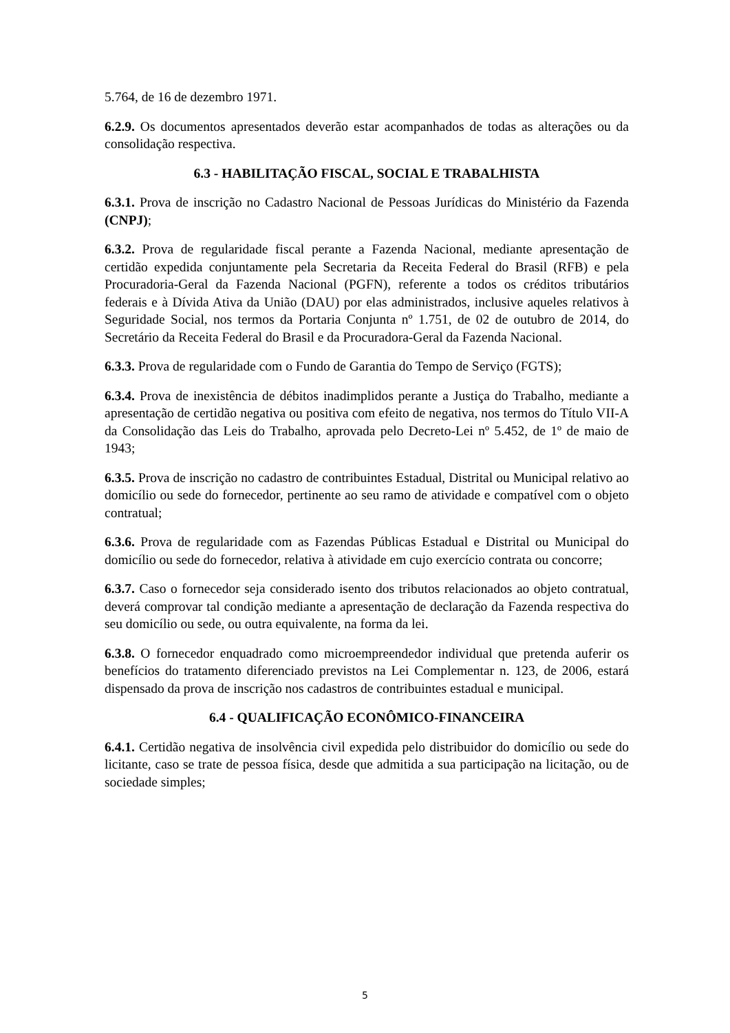5.764, de 16 de dezembro 1971.
6.2.9. Os documentos apresentados deverão estar acompanhados de todas as alterações ou da consolidação respectiva.
6.3 - HABILITAÇÃO FISCAL, SOCIAL E TRABALHISTA
6.3.1. Prova de inscrição no Cadastro Nacional de Pessoas Jurídicas do Ministério da Fazenda (CNPJ);
6.3.2. Prova de regularidade fiscal perante a Fazenda Nacional, mediante apresentação de certidão expedida conjuntamente pela Secretaria da Receita Federal do Brasil (RFB) e pela Procuradoria-Geral da Fazenda Nacional (PGFN), referente a todos os créditos tributários federais e à Dívida Ativa da União (DAU) por elas administrados, inclusive aqueles relativos à Seguridade Social, nos termos da Portaria Conjunta nº 1.751, de 02 de outubro de 2014, do Secretário da Receita Federal do Brasil e da Procuradora-Geral da Fazenda Nacional.
6.3.3. Prova de regularidade com o Fundo de Garantia do Tempo de Serviço (FGTS);
6.3.4. Prova de inexistência de débitos inadimplidos perante a Justiça do Trabalho, mediante a apresentação de certidão negativa ou positiva com efeito de negativa, nos termos do Título VII-A da Consolidação das Leis do Trabalho, aprovada pelo Decreto-Lei nº 5.452, de 1º de maio de 1943;
6.3.5. Prova de inscrição no cadastro de contribuintes Estadual, Distrital ou Municipal relativo ao domicílio ou sede do fornecedor, pertinente ao seu ramo de atividade e compatível com o objeto contratual;
6.3.6. Prova de regularidade com as Fazendas Públicas Estadual e Distrital ou Municipal do domicílio ou sede do fornecedor, relativa à atividade em cujo exercício contrata ou concorre;
6.3.7. Caso o fornecedor seja considerado isento dos tributos relacionados ao objeto contratual, deverá comprovar tal condição mediante a apresentação de declaração da Fazenda respectiva do seu domicílio ou sede, ou outra equivalente, na forma da lei.
6.3.8. O fornecedor enquadrado como microempreendedor individual que pretenda auferir os benefícios do tratamento diferenciado previstos na Lei Complementar n. 123, de 2006, estará dispensado da prova de inscrição nos cadastros de contribuintes estadual e municipal.
6.4 - QUALIFICAÇÃO ECONÔMICO-FINANCEIRA
6.4.1. Certidão negativa de insolvência civil expedida pelo distribuidor do domicílio ou sede do licitante, caso se trate de pessoa física, desde que admitida a sua participação na licitação, ou de sociedade simples;
5